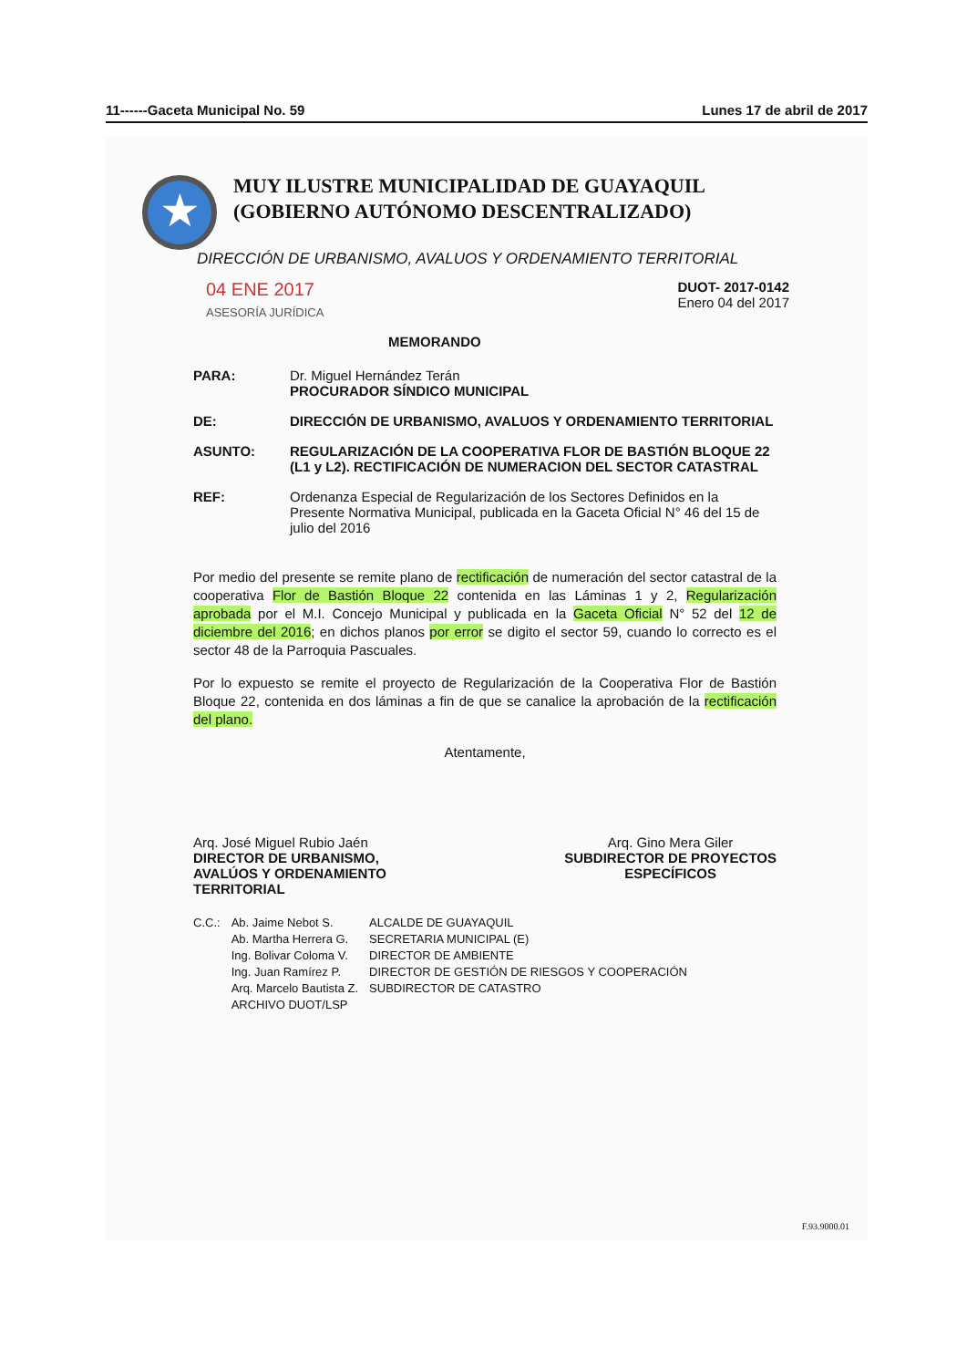11------Gaceta Municipal No. 59 Lunes 17 de abril de 2017
★
MUY ILUSTRE MUNICIPALIDAD DE GUAYAQUIL
(GOBIERNO AUTÓNOMO DESCENTRALIZADO)
DIRECCIÓN DE URBANISMO, AVALUOS Y ORDENAMIENTO TERRITORIAL
04 ENE 2017
ASESORÍA JURÍDICA DUOT- 2017-0142
Enero 04 del 2017
MEMORANDO
| PARA: | Dr. Miguel Hernández Terán PROCURADOR SÍNDICO MUNICIPAL |
| DE: | DIRECCIÓN DE URBANISMO, AVALUOS Y ORDENAMIENTO TERRITORIAL |
| ASUNTO: | REGULARIZACIÓN DE LA COOPERATIVA FLOR DE BASTIÓN BLOQUE 22 (L1 y L2). RECTIFICACIÓN DE NUMERACION DEL SECTOR CATASTRAL |
| REF: | Ordenanza Especial de Regularización de los Sectores Definidos en la Presente Normativa Municipal, publicada en la Gaceta Oficial N° 46 del 15 de julio del 2016 |
Por medio del presente se remite plano de rectificación de numeración del sector catastral de la cooperativa Flor de Bastión Bloque 22 contenida en las Láminas 1 y 2, Regularización aprobada por el M.I. Concejo Municipal y publicada en la Gaceta Oficial N° 52 del 12 de diciembre del 2016; en dichos planos por error se digito el sector 59, cuando lo correcto es el sector 48 de la Parroquia Pascuales.
Por lo expuesto se remite el proyecto de Regularización de la Cooperativa Flor de Bastión Bloque 22, contenida en dos láminas a fin de que se canalice la aprobación de la rectificación del plano.
Atentamente,
Arq. José Miguel Rubio Jaén
DIRECTOR DE URBANISMO,
AVALÚOS Y ORDENAMIENTO
TERRITORIAL
Arq. Gino Mera Giler
SUBDIRECTOR DE PROYECTOS
ESPECÍFICOS
| C.C.: | Ab. Jaime Nebot S. | ALCALDE DE GUAYAQUIL |
| | Ab. Martha Herrera G. | SECRETARIA MUNICIPAL (E) |
| | Ing. Bolivar Coloma V. | DIRECTOR DE AMBIENTE |
| | Ing. Juan Ramírez P. | DIRECTOR DE GESTIÓN DE RIESGOS Y COOPERACIÓN |
| | Arq. Marcelo Bautista Z. | SUBDIRECTOR DE CATASTRO |
| | ARCHIVO DUOT/LSP | |
F.93.9000.01